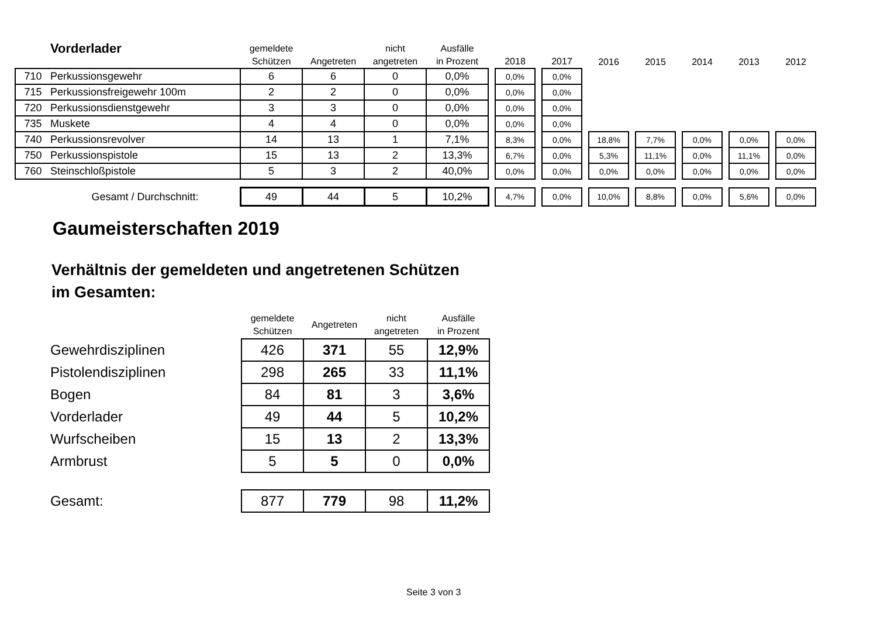| | Vorderlader | gemeldete Schützen | Angetreten | nicht angetreten | Ausfälle in Prozent | | 2018 | | 2017 | | 2016 | | 2015 | | 2014 | | 2013 | | 2012 |
| --- | --- | --- | --- | --- | --- | --- | --- | --- | --- | --- | --- | --- | --- | --- | --- | --- | --- | --- | --- |
| 710 | Perkussionsgewehr | 6 | 6 | 0 | 0,0% | | 0,0% | | 0,0% | | | | | | | | | | |
| 715 | Perkussionsfreigewehr 100m | 2 | 2 | 0 | 0,0% | | 0,0% | | 0,0% | | | | | | | | | | |
| 720 | Perkussionsdienstgewehr | 3 | 3 | 0 | 0,0% | | 0,0% | | 0,0% | | | | | | | | | | |
| 735 | Muskete | 4 | 4 | 0 | 0,0% | | 0,0% | | 0,0% | | | | | | | | | | |
| 740 | Perkussionsrevolver | 14 | 13 | 1 | 7,1% | | 8,3% | | 0,0% | | 18,8% | | 7,7% | | 0,0% | | 0,0% | | 0,0% |
| 750 | Perkussionspistole | 15 | 13 | 2 | 13,3% | | 6,7% | | 0,0% | | 5,3% | | 11,1% | | 0,0% | | 11,1% | | 0,0% |
| 760 | Steinschloßpistole | 5 | 3 | 2 | 40,0% | | 0,0% | | 0,0% | | 0,0% | | 0,0% | | 0,0% | | 0,0% | | 0,0% |
| Gesamt / Durchschnitt: | | 49 | 44 | 5 | 10,2% | | 4,7% | | 0,0% | | 10,0% | | 8,8% | | 0,0% | | 5,6% | | 0,0% |
Gaumeisterschaften 2019
Verhältnis der gemeldeten und angetretenen Schützen
im Gesamten:
| | gemeldete Schützen | Angetreten | nicht angetreten | Ausfälle in Prozent |
| --- | --- | --- | --- | --- |
| Gewehrdisziplinen | 426 | 371 | 55 | 12,9% |
| Pistolendisziplinen | 298 | 265 | 33 | 11,1% |
| Bogen | 84 | 81 | 3 | 3,6% |
| Vorderlader | 49 | 44 | 5 | 10,2% |
| Wurfscheiben | 15 | 13 | 2 | 13,3% |
| Armbrust | 5 | 5 | 0 | 0,0% |
| Gesamt: | 877 | 779 | 98 | 11,2% |
Seite 3 von 3